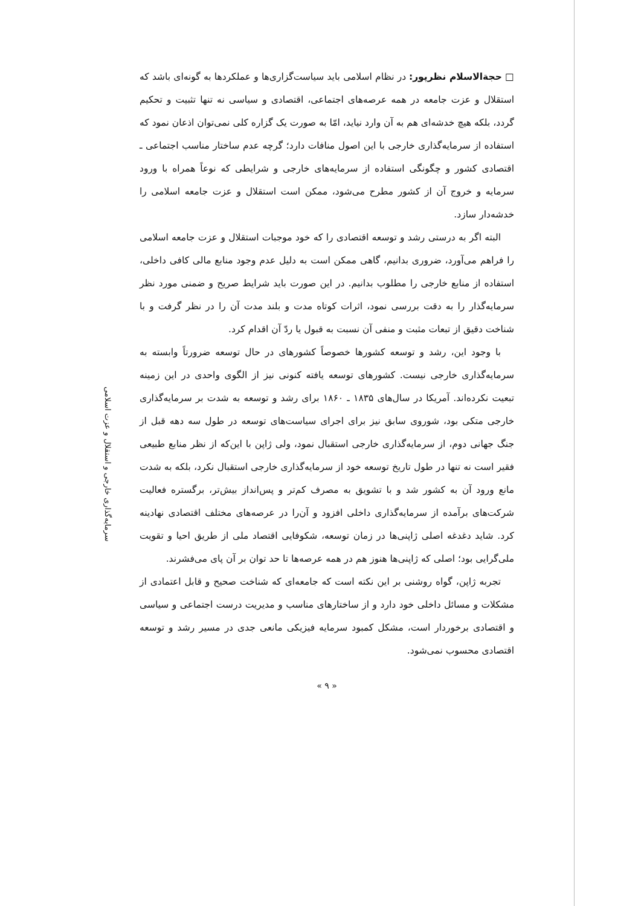□ حجةالاسلام نظرپور: در نظام اسلامی باید سیاست‌گزاری‌ها و عملکردها به گونه‌ای باشد که استقلال و عزت جامعه در همه عرصه‌های اجتماعی، اقتصادی و سیاسی نه تنها تثبیت و تحکیم گردد، بلکه هیچ خدشه‌ای هم به آن وارد نیاید، امّا به صورت یک گزاره کلی نمی‌توان اذعان نمود که استفاده از سرمایه‌گذاری خارجی با این اصول منافات دارد؛ گرچه عدم ساختار مناسب اجتماعی ـ اقتصادی کشور و چگونگی استفاده از سرمایه‌های خارجی و شرایطی که نوعاً همراه با ورود سرمایه و خروج آن از کشور مطرح می‌شود، ممکن است استقلال و عزت جامعه اسلامی را خدشه‌دار سازد.
البته اگر به درستی رشد و توسعه اقتصادی را که خود موجبات استقلال و عزت جامعه اسلامی را فراهم می‌آورد، ضروری بدانیم، گاهی ممکن است به دلیل عدم وجود منابع مالی کافی داخلی، استفاده از منابع خارجی را مطلوب بدانیم. در این صورت باید شرایط صریح و ضمنی مورد نظر سرمایه‌گذار را به دقت بررسی نمود، اثرات کوتاه مدت و بلند مدت آن را در نظر گرفت و با شناخت دقیق از تبعات مثبت و منفی آن نسبت به قبول یا ردّ آن اقدام کرد.
با وجود این، رشد و توسعه کشورها خصوصاً کشورهای در حال توسعه ضرورتاً وابسته به سرمایه‌گذاری خارجی نیست. کشورهای توسعه یافته کنونی نیز از الگوی واحدی در این زمینه تبعیت نکرده‌اند. آمریکا در سال‌های ۱۸۳۵ ـ ۱۸۶۰ برای رشد و توسعه به شدت بر سرمایه‌گذاری خارجی متکی بود، شوروی سابق نیز برای اجرای سیاست‌های توسعه در طول سه دهه قبل از جنگ جهانی دوم، از سرمایه‌گذاری خارجی استقبال نمود، ولی ژاپن با این‌که از نظر منابع طبیعی فقیر است نه تنها در طول تاریخ توسعه خود از سرمایه‌گذاری خارجی استقبال نکرد، بلکه به شدت مانع ورود آن به کشور شد و با تشویق به مصرف کم‌تر و پس‌انداز بیش‌تر، برگستره فعالیت شرکت‌های برآمده از سرمایه‌گذاری داخلی افزود و آن‌را در عرصه‌های مختلف اقتصادی نهادینه کرد. شاید دغدغه اصلی ژاپنی‌ها در زمان توسعه، شکوفایی اقتصاد ملی از طریق احیا و تقویت ملی‌گرایی بود؛ اصلی که ژاپنی‌ها هنوز هم در همه عرصه‌ها تا حد توان بر آن پای می‌فشرند.
تجربه ژاپن، گواه روشنی بر این نکته است که جامعه‌ای که شناخت صحیح و قابل اعتمادی از مشکلات و مسائل داخلی خود دارد و از ساختارهای مناسب و مدیریت درست اجتماعی و سیاسی و اقتصادی برخوردار است، مشکل کمبود سرمایه فیزیکی مانعی جدی در مسیر رشد و توسعه اقتصادی محسوب نمی‌شود.
« ۹ »
سرمایه‌گذاری خارجی و استقلال و عزت اسلامی